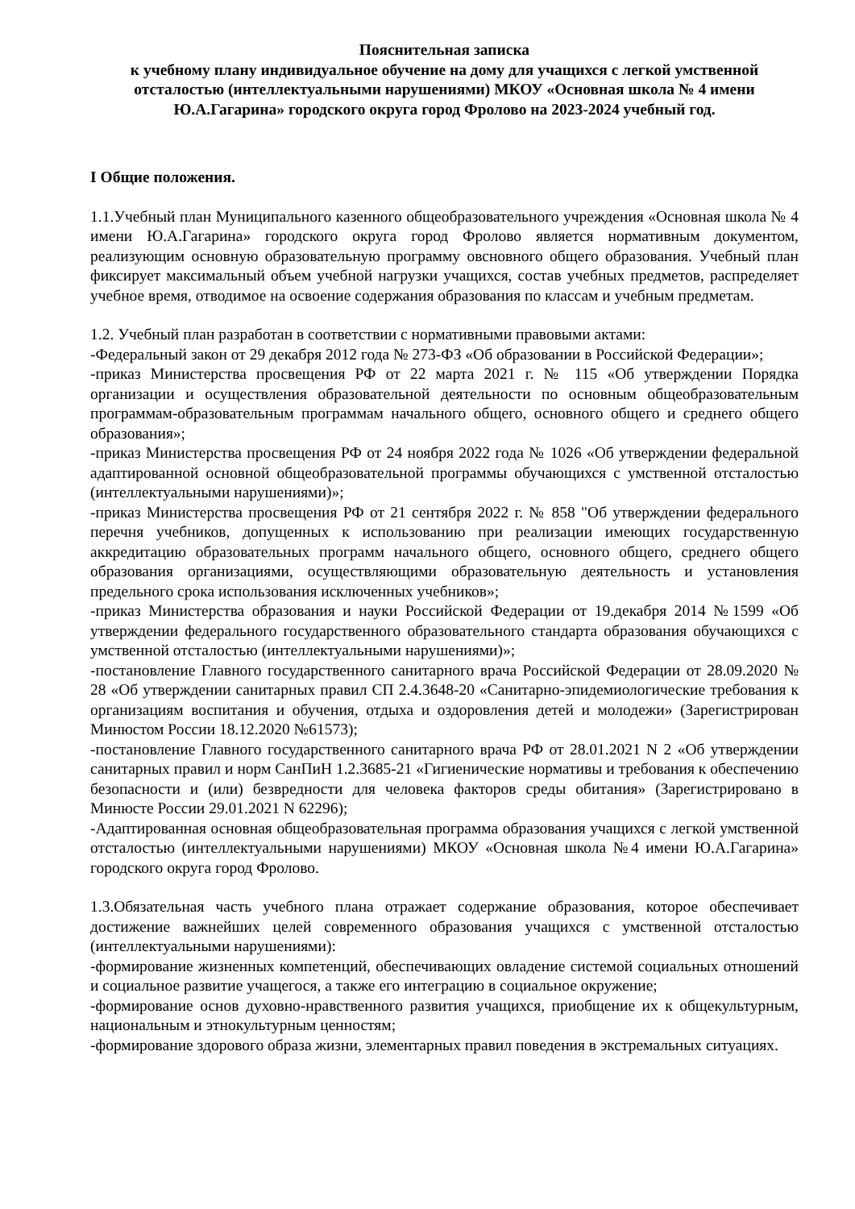Пояснительная записка
к учебному плану индивидуальное обучение на дому для учащихся с легкой умственной отсталостью (интеллектуальными нарушениями) МКОУ «Основная школа № 4 имени Ю.А.Гагарина» городского округа город Фролово на 2023-2024 учебный год.
I Общие положения.
1.1.Учебный план Муниципального казенного общеобразовательного учреждения «Основная школа № 4 имени Ю.А.Гагарина» городского округа город Фролово является нормативным документом, реализующим основную образовательную программу овсновного общего образования. Учебный план фиксирует максимальный объем учебной нагрузки учащихся, состав учебных предметов, распределяет учебное время, отводимое на освоение содержания образования по классам и учебным предметам.
1.2. Учебный план разработан в соответствии с нормативными правовыми актами:
-Федеральный закон от 29 декабря 2012 года № 273-ФЗ «Об образовании в Российской Федерации»;
-приказ Министерства просвещения РФ от 22 марта 2021 г. № 115 «Об утверждении Порядка организации и осуществления образовательной деятельности по основным общеобразовательным программам-образовательным программам начального общего, основного общего и среднего общего образования»;
-приказ Министерства просвещения РФ от 24 ноября 2022 года № 1026 «Об утверждении федеральной адаптированной основной общеобразовательной программы обучающихся с умственной отсталостью (интеллектуальными нарушениями)»;
-приказ Министерства просвещения РФ от 21 сентября 2022 г. № 858 "Об утверждении федерального перечня учебников, допущенных к использованию при реализации имеющих государственную аккредитацию образовательных программ начального общего, основного общего, среднего общего образования организациями, осуществляющими образовательную деятельность и установления предельного срока использования исключенных учебников»;
-приказ Министерства образования и науки Российской Федерации от 19.декабря 2014 №1599 «Об утверждении федерального государственного образовательного стандарта образования обучающихся с умственной отсталостью (интеллектуальными нарушениями)»;
-постановление Главного государственного санитарного врача Российской Федерации от 28.09.2020 № 28 «Об утверждении санитарных правил СП 2.4.3648-20 «Санитарно-эпидемиологические требования к организациям воспитания и обучения, отдыха и оздоровления детей и молодежи» (Зарегистрирован Минюстом России 18.12.2020 №61573);
-постановление Главного государственного санитарного врача РФ от 28.01.2021 N 2 «Об утверждении санитарных правил и норм СанПиН 1.2.3685-21 «Гигиенические нормативы и требования к обеспечению безопасности и (или) безвредности для человека факторов среды обитания» (Зарегистрировано в Минюсте России 29.01.2021 N 62296);
-Адаптированная основная общеобразовательная программа образования учащихся с легкой умственной отсталостью (интеллектуальными нарушениями) МКОУ «Основная школа №4 имени Ю.А.Гагарина» городского округа город Фролово.
1.3.Обязательная часть учебного плана отражает содержание образования, которое обеспечивает достижение важнейших целей современного образования учащихся с умственной отсталостью (интеллектуальными нарушениями):
-формирование жизненных компетенций, обеспечивающих овладение системой социальных отношений и социальное развитие учащегося, а также его интеграцию в социальное окружение;
-формирование основ духовно-нравственного развития учащихся, приобщение их к общекультурным, национальным и этнокультурным ценностям;
-формирование здорового образа жизни, элементарных правил поведения в экстремальных ситуациях.